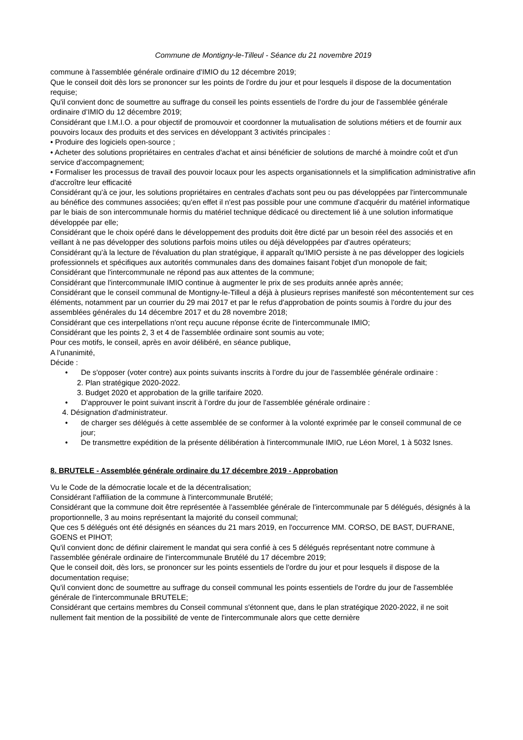Commune de Montigny-le-Tilleul - Séance du 21 novembre 2019
commune à l'assemblée générale ordinaire d'IMIO du 12 décembre 2019;
Que le conseil doit dès lors se prononcer sur les points de l'ordre du jour et pour lesquels il dispose de la documentation requise;
Qu'il convient donc de soumettre au suffrage du conseil les points essentiels de l'ordre du jour de l'assemblée générale ordinaire d’IMIO du 12 décembre 2019;
Considérant que I.M.I.O. a pour objectif de promouvoir et coordonner la mutualisation de solutions métiers et de fournir aux pouvoirs locaux des produits et des services en développant 3 activités principales :
• Produire des logiciels open-source ;
• Acheter des solutions propriétaires en centrales d'achat et ainsi bénéficier de solutions de marché à moindre coût et d'un service d'accompagnement;
• Formaliser les processus de travail des pouvoir locaux pour les aspects organisationnels et la simplification administrative afin d'accroître leur efficacité
Considérant qu'à ce jour, les solutions propriétaires en centrales d'achats sont peu ou pas développées par l'intercommunale au bénéfice des communes associées; qu'en effet il n'est pas possible pour une commune d'acquérir du matériel informatique par le biais de son intercommunale hormis du matériel technique dédicacé ou directement lié à une solution informatique développée par elle;
Considérant que le choix opéré dans le développement des produits doit être dicté par un besoin réel des associés et en veillant à ne pas développer des solutions parfois moins utiles ou déjà développées par d'autres opérateurs;
Considérant qu'à la lecture de l'évaluation du plan stratégique, il apparaît qu'IMIO persiste à ne pas développer des logiciels professionnels et spécifiques aux autorités communales dans des domaines faisant l'objet d'un monopole de fait;
Considérant que l'intercommunale ne répond pas aux attentes de la commune;
Considérant que l'intercommunale IMIO continue à augmenter le prix de ses produits année après année;
Considérant que le conseil communal de Montigny-le-Tilleul a déjà à plusieurs reprises manifesté son mécontentement sur ces éléments, notamment par un courrier du 29 mai 2017 et par le refus d'approbation de points soumis à l'ordre du jour des assemblées générales du 14 décembre 2017 et du 28 novembre 2018;
Considérant que ces interpellations n'ont reçu aucune réponse écrite de l'intercommunale IMIO;
Considérant que les points 2, 3 et 4 de l'assemblée ordinaire sont soumis au vote;
Pour ces motifs, le conseil, après en avoir délibéré, en séance publique,
A l'unanimité,
Décide :
• De s'opposer (voter contre) aux points suivants inscrits à l’ordre du jour de l'assemblée générale ordinaire :
2. Plan stratégique 2020-2022.
3. Budget 2020 et approbation de la grille tarifaire 2020.
• D'approuver le point suivant inscrit à l’ordre du jour de l'assemblée générale ordinaire :
4. Désignation d'administrateur.
• de charger ses délégués à cette assemblée de se conformer à la volonté exprimée par le conseil communal de ce jour;
• De transmettre expédition de la présente délibération à l'intercommunale IMIO, rue Léon Morel, 1 à 5032 Isnes.
8. BRUTELE - Assemblée générale ordinaire du 17 décembre 2019 - Approbation
Vu le Code de la démocratie locale et de la décentralisation;
Considérant l'affiliation de la commune à l'intercommunale Brutélé;
Considérant que la commune doit être représentée à l'assemblée générale de l'intercommunale par 5 délégués, désignés à la proportionnelle, 3 au moins représentant la majorité du conseil communal;
Que ces 5 délégués ont été désignés en séances du 21 mars 2019, en l'occurrence MM. CORSO, DE BAST, DUFRANE, GOENS et PIHOT;
Qu'il convient donc de définir clairement le mandat qui sera confié à ces 5 délégués représentant notre commune à l'assemblée générale ordinaire de l'intercommunale Brutélé du 17 décembre 2019;
Que le conseil doit, dès lors, se prononcer sur les points essentiels de l'ordre du jour et pour lesquels il dispose de la documentation requise;
Qu'il convient donc de soumettre au suffrage du conseil communal les points essentiels de l'ordre du jour de l'assemblée générale de l'intercommunale BRUTELE;
Considérant que certains membres du Conseil communal s'étonnent que, dans le plan stratégique 2020-2022, il ne soit nullement fait mention de la possibilité de vente de l'intercommunale alors que cette dernière